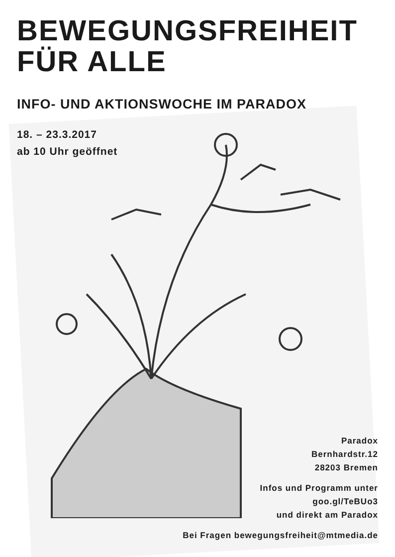BEWEGUNGSFREIHEIT
FÜR ALLE
INFO- UND AKTIONSWOCHE IM PARADOX
18. – 23.3.2017
ab 10 Uhr geöffnet
Paradox
Bernhardstr.12
28203 Bremen
Infos und Programm unter
goo.gl/TeBUo3
und direkt am Paradox
Bei Fragen bewegungsfreiheit@mtmedia.de